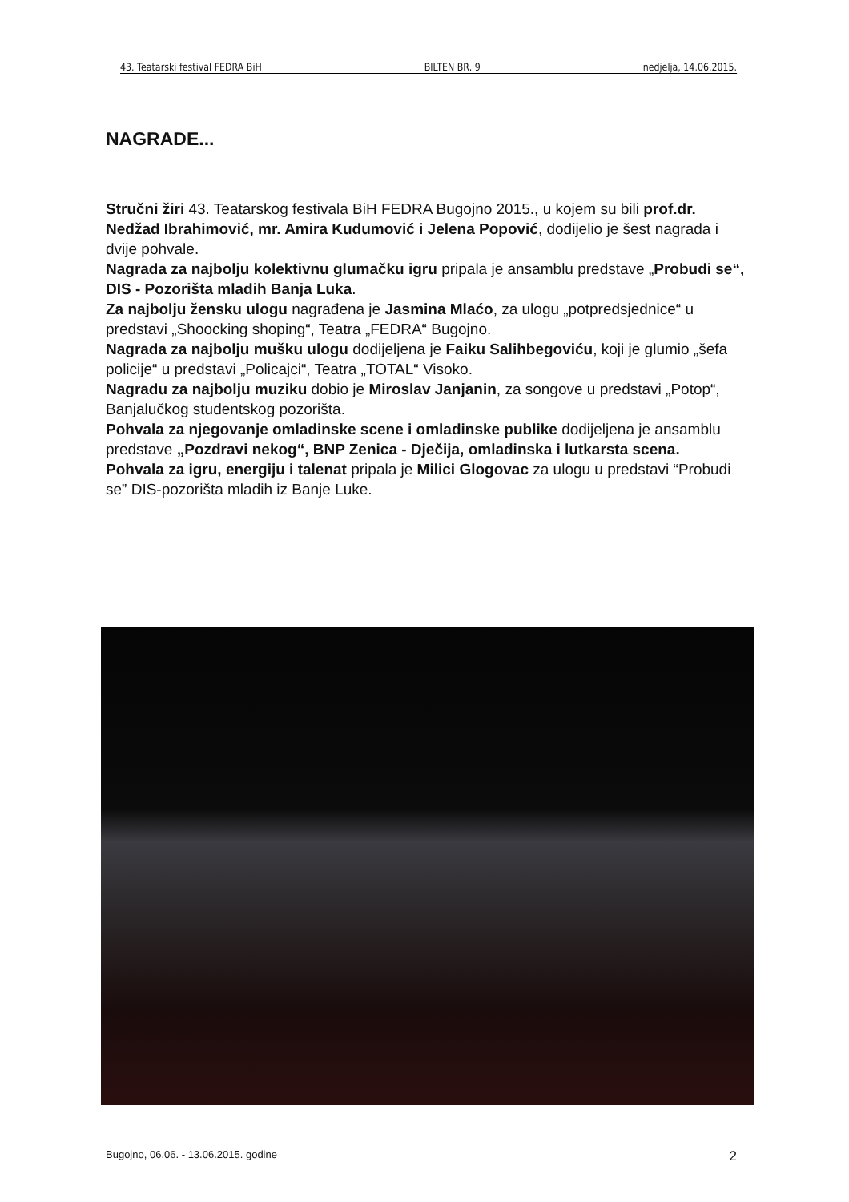43. Teatarski festival FEDRA BiH BILTEN BR. 9 nedjelja, 14.06.2015.
NAGRADE...
Stručni žiri 43. Teatarskog festivala BiH FEDRA Bugojno 2015., u kojem su bili prof.dr. Nedžad Ibrahimović, mr. Amira Kudumović i Jelena Popović, dodijelio je šest nagrada i dvije pohvale.
Nagrada za najbolju kolektivnu glumačku igru pripala je ansamblu predstave „Probudi se“, DIS - Pozorišta mladih Banja Luka.
Za najbolju žensku ulogu nagrađena je Jasmina Mlaćo, za ulogu „potpredsjednice“ u predstavi „Shoocking shoping“, Teatra „FEDRA“ Bugojno.
Nagrada za najbolju mušku ulogu dodijeljena je Faiku Salihbegoviću, koji je glumio „šefa policije“ u predstavi „Policajci“, Teatra „TOTAL“ Visoko.
Nagradu za najbolju muziku dobio je Miroslav Janjanin, za songove u predstavi „Potop“, Banjalučkog studentskog pozorišta.
Pohvala za njegovanje omladinske scene i omladinske publike dodijeljena je ansamblu predstave „Pozdravi nekog“, BNP Zenica - Dječija, omladinska i lutkarsta scena.
Pohvala za igru, energiju i talenat pripala je Milici Glogovac za ulogu u predstavi “Probudi se” DIS-pozorišta mladih iz Banje Luke.
Bugojno, 06.06. - 13.06.2015. godine 2